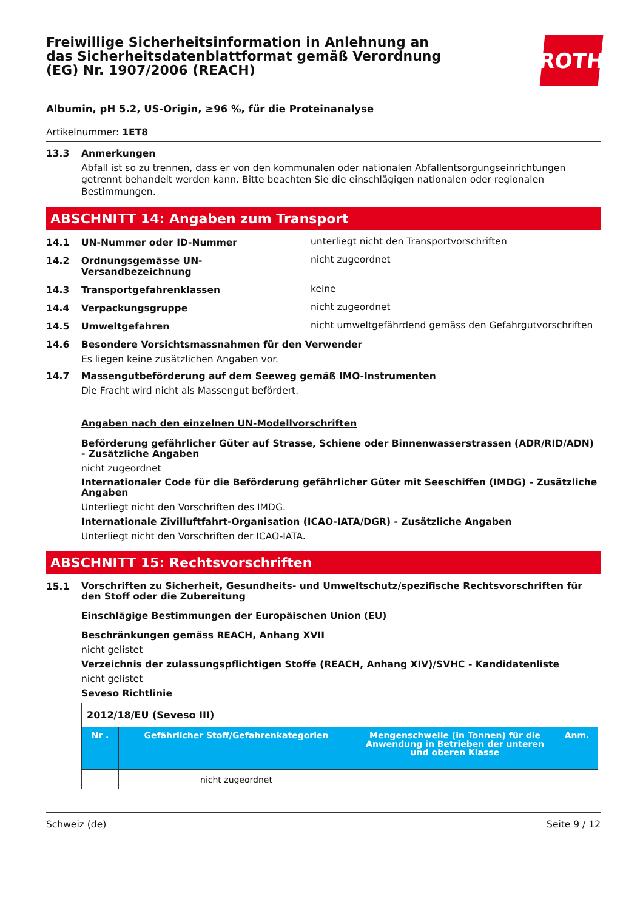Freiwillige Sicherheitsinformation in Anlehnung an das Sicherheitsdatenblattformat gemäß Verordnung (EG) Nr. 1907/2006 (REACH)
ROTH
Albumin, pH 5.2, US-Origin, ≥96 %, für die Proteinanalyse
Artikelnummer: 1ET8
13.3 Anmerkungen
Abfall ist so zu trennen, dass er von den kommunalen oder nationalen Abfallentsorgungseinrichtungen getrennt behandelt werden kann. Bitte beachten Sie die einschlägigen nationalen oder regionalen Bestimmungen.
ABSCHNITT 14: Angaben zum Transport
14.1 UN-Nummer oder ID-Nummer
unterliegt nicht den Transportvorschriften
14.2 Ordnungsgemässe UN-Versandbezeichnung
nicht zugeordnet
14.3 Transportgefahrenklassen
keine
14.4 Verpackungsgruppe
nicht zugeordnet
14.5 Umweltgefahren
nicht umweltgefährdend gemäss den Gefahrgutvorschriften
14.6 Besondere Vorsichtsmassnahmen für den Verwender
Es liegen keine zusätzlichen Angaben vor.
14.7 Massengutbeförderung auf dem Seeweg gemäß IMO-Instrumenten
Die Fracht wird nicht als Massengut befördert.
Angaben nach den einzelnen UN-Modellvorschriften
Beförderung gefährlicher Güter auf Strasse, Schiene oder Binnenwasserstrassen (ADR/RID/ADN) - Zusätzliche Angaben
nicht zugeordnet
Internationaler Code für die Beförderung gefährlicher Güter mit Seeschiffen (IMDG) - Zusätzliche Angaben
Unterliegt nicht den Vorschriften des IMDG.
Internationale Zivilluftfahrt-Organisation (ICAO-IATA/DGR) - Zusätzliche Angaben
Unterliegt nicht den Vorschriften der ICAO-IATA.
ABSCHNITT 15: Rechtsvorschriften
15.1
Vorschriften zu Sicherheit, Gesundheits- und Umweltschutz/spezifische Rechtsvorschriften für den Stoff oder die Zubereitung
Einschlägige Bestimmungen der Europäischen Union (EU)
Beschränkungen gemäss REACH, Anhang XVII
nicht gelistet
Verzeichnis der zulassungspflichtigen Stoffe (REACH, Anhang XIV)/SVHC - Kandidatenliste
nicht gelistet
Seveso Richtlinie
| 2012/18/EU (Seveso III) | | | |
| Nr . | Gefährlicher Stoff/Gefahrenkategorien | Mengenschwelle (in Tonnen) für die Anwendung in Betrieben der unteren und oberen Klasse | Anm. |
| | nicht zugeordnet | | |
Schweiz (de) Seite 9 / 12